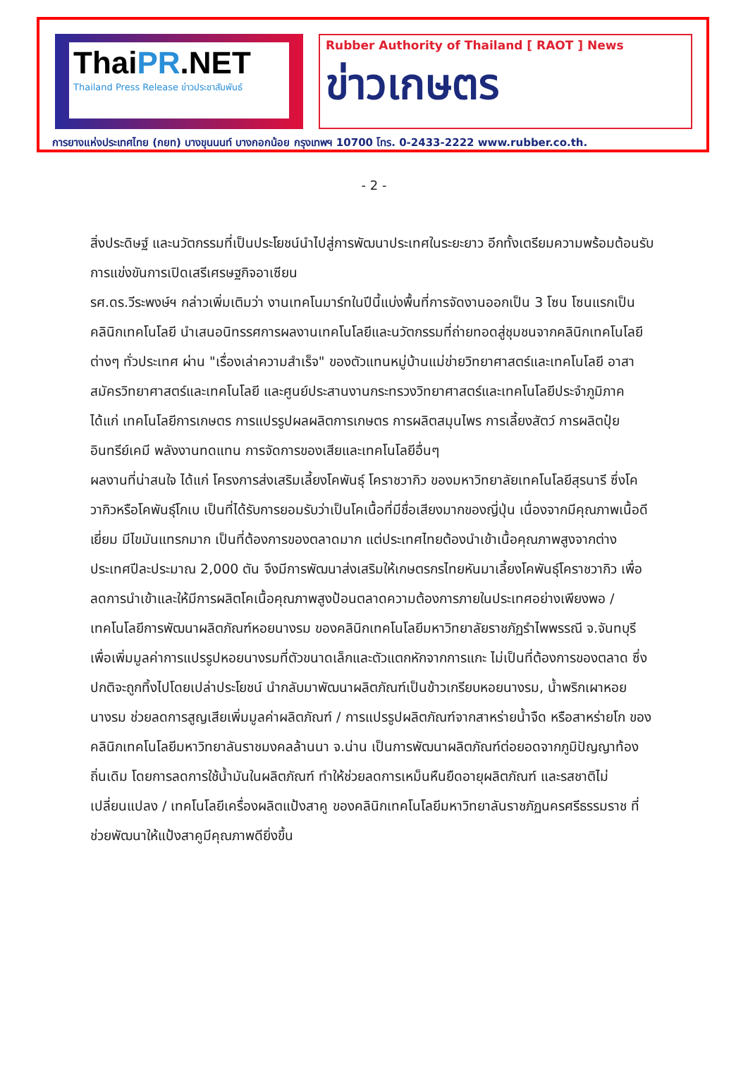ThaiPR.NET
Thailand Press Release ข่าวประชาสัมพันธ์
Rubber Authority of Thailand [ RAOT ] News
ข่าวเกษตร
การยางแห่งประเทศไทย (กยท) บางขุนนนท์ บางกอกน้อย กรุงเทพฯ 10700 โทร. 0-2433-2222 www.rubber.co.th.
- 2 -
สิ่งประดิษฐ์ และนวัตกรรมที่เป็นประโยชน์นำไปสู่การพัฒนาประเทศในระยะยาว อีกทั้งเตรียมความพร้อมต้อนรับการแข่งขันการเปิดเสรีเศรษฐกิจอาเซียน
รศ.ดร.วีระพงษ์ฯ กล่าวเพิ่มเติมว่า งานเทคโนมาร์ทในปีนี้แบ่งพื้นที่การจัดงานออกเป็น 3 โซน โซนแรกเป็นคลินิกเทคโนโลยี นำเสนอนิทรรศการผลงานเทคโนโลยีและนวัตกรรมที่ถ่ายทอดสู่ชุมชนจากคลินิกเทคโนโลยีต่างๆ ทั่วประเทศ ผ่าน "เรื่องเล่าความสำเร็จ" ของตัวแทนหมู่บ้านแม่ข่ายวิทยาศาสตร์และเทคโนโลยี อาสาสมัครวิทยาศาสตร์และเทคโนโลยี และศูนย์ประสานงานกระทรวงวิทยาศาสตร์และเทคโนโลยีประจำภูมิภาค ได้แก่ เทคโนโลยีการเกษตร การแปรรูปผลผลิตการเกษตร การผลิตสมุนไพร การเลี้ยงสัตว์ การผลิตปุ๋ยอินทรีย์เคมี พลังงานทดแทน การจัดการของเสียและเทคโนโลยีอื่นๆ
ผลงานที่น่าสนใจ ได้แก่ โครงการส่งเสริมเลี้ยงโคพันธุ์ โคราชวากิว ของมหาวิทยาลัยเทคโนโลยีสุรนารี ซึ่งโควากิวหรือโคพันธุ์โกเบ เป็นที่ได้รับการยอมรับว่าเป็นโคเนื้อที่มีชื่อเสียงมากของญี่ปุ่น เนื่องจากมีคุณภาพเนื้อดีเยี่ยม มีไขมันแทรกมาก เป็นที่ต้องการของตลาดมาก แต่ประเทศไทยต้องนำเข้าเนื้อคุณภาพสูงจากต่างประเทศปีละประมาณ 2,000 ตัน จึงมีการพัฒนาส่งเสริมให้เกษตรกรไทยหันมาเลี้ยงโคพันธุ์โคราชวากิว เพื่อลดการนำเข้าและให้มีการผลิตโคเนื้อคุณภาพสูงป้อนตลาดความต้องการภายในประเทศอย่างเพียงพอ / เทคโนโลยีการพัฒนาผลิตภัณฑ์หอยนางรม ของคลินิกเทคโนโลยีมหาวิทยาลัยราชภัฏรำไพพรรณี จ.จันทบุรี เพื่อเพิ่มมูลค่าการแปรรูปหอยนางรมที่ตัวขนาดเล็กและตัวแตกหักจากการแกะ ไม่เป็นที่ต้องการของตลาด ซึ่งปกติจะถูกทิ้งไปโดยเปล่าประโยชน์ นำกลับมาพัฒนาผลิตภัณฑ์เป็นข้าวเกรียบหอยนางรม, น้ำพริกเผาหอยนางรม ช่วยลดการสูญเสียเพิ่มมูลค่าผลิตภัณฑ์ / การแปรรูปผลิตภัณฑ์จากสาหร่ายน้ำจืด หรือสาหร่ายโก ของคลินิกเทคโนโลยีมหาวิทยาลันราชมงคลล้านนา จ.น่าน เป็นการพัฒนาผลิตภัณฑ์ต่อยอดจากภูมิปัญญาท้องถิ่นเดิม โดยการลดการใช้น้ำมันในผลิตภัณฑ์ ทำให้ช่วยลดการเหม็นหืนยืดอายุผลิตภัณฑ์ และรสชาติไม่เปลี่ยนแปลง / เทคโนโลยีเครื่องผลิตแป้งสาคู ของคลินิกเทคโนโลยีมหาวิทยาลันราชภัฏนครศรีธรรมราช ที่ช่วยพัฒนาให้แป้งสาคูมีคุณภาพดียิ่งขึ้น